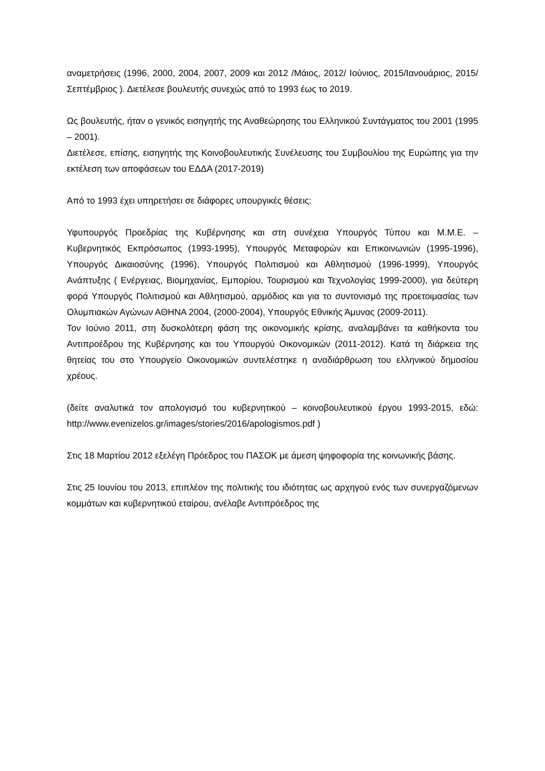αναμετρήσεις (1996, 2000, 2004, 2007, 2009 και 2012 /Μάιος, 2012/ Ιούνιος, 2015/Ιανουάριος, 2015/Σεπτέμβριος ). Διετέλεσε βουλευτής συνεχώς από το 1993 έως το 2019.
Ως βουλευτής, ήταν ο γενικός εισηγητής της Αναθεώρησης του Ελληνικού Συντάγματος του 2001 (1995 – 2001).
Διετέλεσε, επίσης, εισηγητής της Κοινοβουλευτικής Συνέλευσης του Συμβουλίου της Ευρώπης για την εκτέλεση των αποφάσεων του ΕΔΔΑ (2017-2019)
Από το 1993 έχει υπηρετήσει σε διάφορες υπουργικές θέσεις:
Υφυπουργός Προεδρίας της Κυβέρνησης και στη συνέχεια Υπουργός Τύπου και Μ.Μ.Ε. – Κυβερνητικός Εκπρόσωπος (1993-1995), Υπουργός Μεταφορών και Επικοινωνιών (1995-1996), Υπουργός Δικαιοσύνης (1996), Υπουργός Πολιτισμού και Αθλητισμού (1996-1999), Υπουργός Ανάπτυξης ( Ενέργειας, Βιομηχανίας, Εμπορίου, Τουρισμού και Τεχνολογίας 1999-2000), για δεύτερη φορά Υπουργός Πολιτισμού και Αθλητισμού, αρμόδιος και για το συντονισμό της προετοιμασίας των Ολυμπιακών Αγώνων ΑΘΗΝΑ 2004, (2000-2004), Υπουργός Εθνικής Άμυνας (2009-2011).
Τον Ιούνιο 2011, στη δυσκολότερη φάση της οικονομικής κρίσης, αναλαμβάνει τα καθήκοντα του Αντιπροέδρου της Κυβέρνησης και του Υπουργού Οικονομικών (2011-2012). Κατά τη διάρκεια της θητείας του στο Υπουργείο Οικονομικών συντελέστηκε η αναδιάρθρωση του ελληνικού δημοσίου χρέους.
(δείτε αναλυτικά τον απολογισμό του κυβερνητικού – κοινοβουλευτικού έργου 1993-2015, εδώ: http://www.evenizelos.gr/images/stories/2016/apologismos.pdf )
Στις 18 Μαρτίου 2012 εξελέγη Πρόεδρος του ΠΑΣΟΚ με άμεση ψηφοφορία της κοινωνικής βάσης.
Στις 25 Ιουνίου του 2013, επιπλέον της πολιτικής του ιδιότητας ως αρχηγού ενός των συνεργαζόμενων κομμάτων και κυβερνητικού εταίρου, ανέλαβε Αντιπρόεδρος της